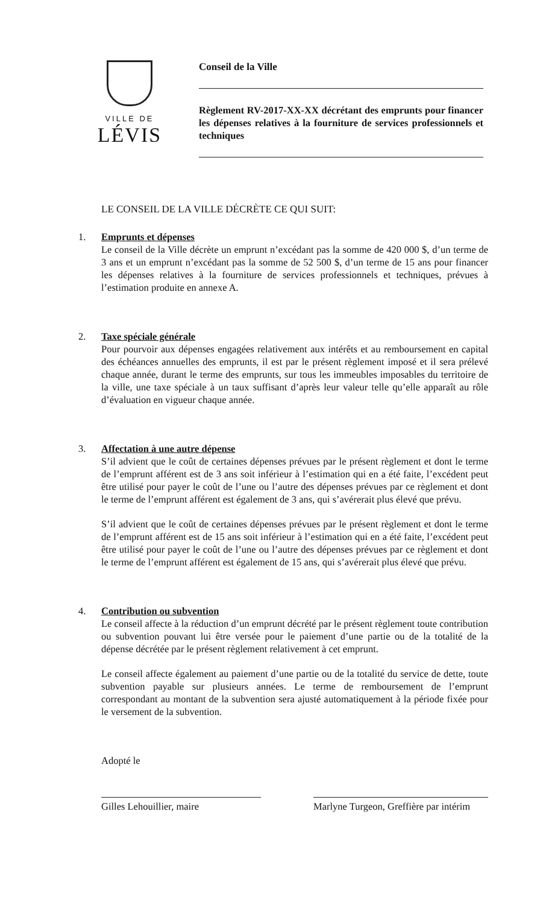VILLE DE
LÉVIS
Conseil de la Ville
Règlement RV-2017-XX-XX décrétant des emprunts pour financer les dépenses relatives à la fourniture de services professionnels et techniques
LE CONSEIL DE LA VILLE DÉCRÈTE CE QUI SUIT:
1. Emprunts et dépenses
Le conseil de la Ville décrète un emprunt n’excédant pas la somme de 420 000 $, d’un terme de 3 ans et un emprunt n’excédant pas la somme de 52 500 $, d’un terme de 15 ans pour financer les dépenses relatives à la fourniture de services professionnels et techniques, prévues à l’estimation produite en annexe A.
2. Taxe spéciale générale
Pour pourvoir aux dépenses engagées relativement aux intérêts et au remboursement en capital des échéances annuelles des emprunts, il est par le présent règlement imposé et il sera prélevé chaque année, durant le terme des emprunts, sur tous les immeubles imposables du territoire de la ville, une taxe spéciale à un taux suffisant d’après leur valeur telle qu’elle apparaît au rôle d’évaluation en vigueur chaque année.
3. Affectation à une autre dépense
S’il advient que le coût de certaines dépenses prévues par le présent règlement et dont le terme de l’emprunt afférent est de 3 ans soit inférieur à l’estimation qui en a été faite, l’excédent peut être utilisé pour payer le coût de l’une ou l’autre des dépenses prévues par ce règlement et dont le terme de l’emprunt afférent est également de 3 ans, qui s’avérerait plus élevé que prévu.
S’il advient que le coût de certaines dépenses prévues par le présent règlement et dont le terme de l’emprunt afférent est de 15 ans soit inférieur à l’estimation qui en a été faite, l’excédent peut être utilisé pour payer le coût de l’une ou l’autre des dépenses prévues par ce règlement et dont le terme de l’emprunt afférent est également de 15 ans, qui s’avérerait plus élevé que prévu.
4. Contribution ou subvention
Le conseil affecte à la réduction d’un emprunt décrété par le présent règlement toute contribution ou subvention pouvant lui être versée pour le paiement d’une partie ou de la totalité de la dépense décrétée par le présent règlement relativement à cet emprunt.
Le conseil affecte également au paiement d’une partie ou de la totalité du service de dette, toute subvention payable sur plusieurs années. Le terme de remboursement de l’emprunt correspondant au montant de la subvention sera ajusté automatiquement à la période fixée pour le versement de la subvention.
Adopté le
Gilles Lehouillier, maire Marlyne Turgeon, Greffière par intérim